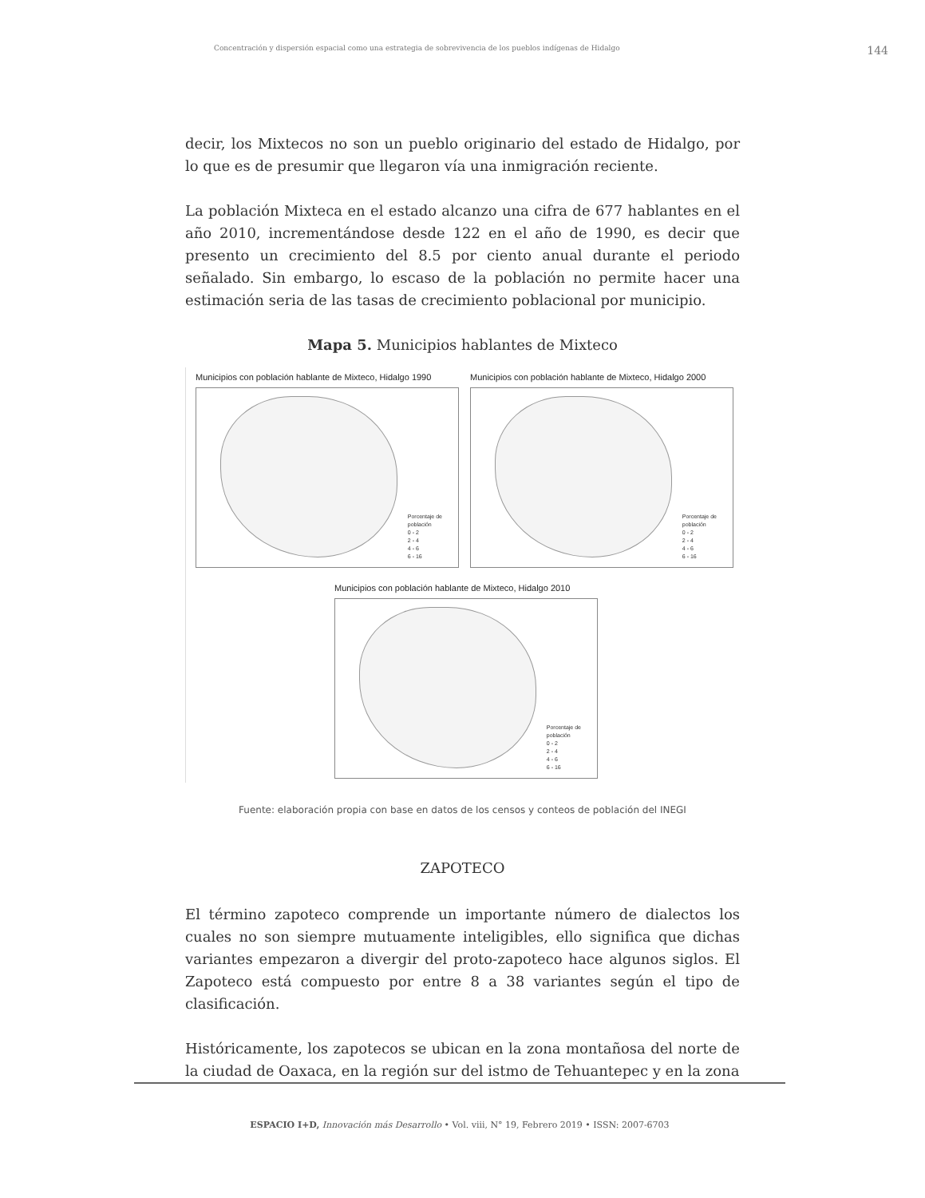Concentración y dispersión espacial como una estrategia de sobrevivencia de los pueblos indígenas de Hidalgo 144
decir, los Mixtecos no son un pueblo originario del estado de Hidalgo, por lo que es de presumir que llegaron vía una inmigración reciente.
La población Mixteca en el estado alcanzo una cifra de 677 hablantes en el año 2010, incrementándose desde 122 en el año de 1990, es decir que presento un crecimiento del 8.5 por ciento anual durante el periodo señalado. Sin embargo, lo escaso de la población no permite hacer una estimación seria de las tasas de crecimiento poblacional por municipio.
Mapa 5. Municipios hablantes de Mixteco
Municipios con población hablante de Mixteco, Hidalgo 1990
Porcentaje de
población
0 - 2
2 - 4
4 - 6
6 - 16
Municipios con población hablante de Mixteco, Hidalgo 2000
Porcentaje de
población
0 - 2
2 - 4
4 - 6
6 - 16
Municipios con población hablante de Mixteco, Hidalgo 2010
Porcentaje de
población
0 - 2
2 - 4
4 - 6
6 - 16
Fuente: elaboración propia con base en datos de los censos y conteos de población del INEGI
ZAPOTECO
El término zapoteco comprende un importante número de dialectos los cuales no son siempre mutuamente inteligibles, ello significa que dichas variantes empezaron a divergir del proto-zapoteco hace algunos siglos. El Zapoteco está compuesto por entre 8 a 38 variantes según el tipo de clasificación.
Históricamente, los zapotecos se ubican en la zona montañosa del norte de la ciudad de Oaxaca, en la región sur del istmo de Tehuantepec y en la zona
ESPACIO I+D, Innovación más Desarrollo • Vol. viii, N° 19, Febrero 2019 • ISSN: 2007-6703